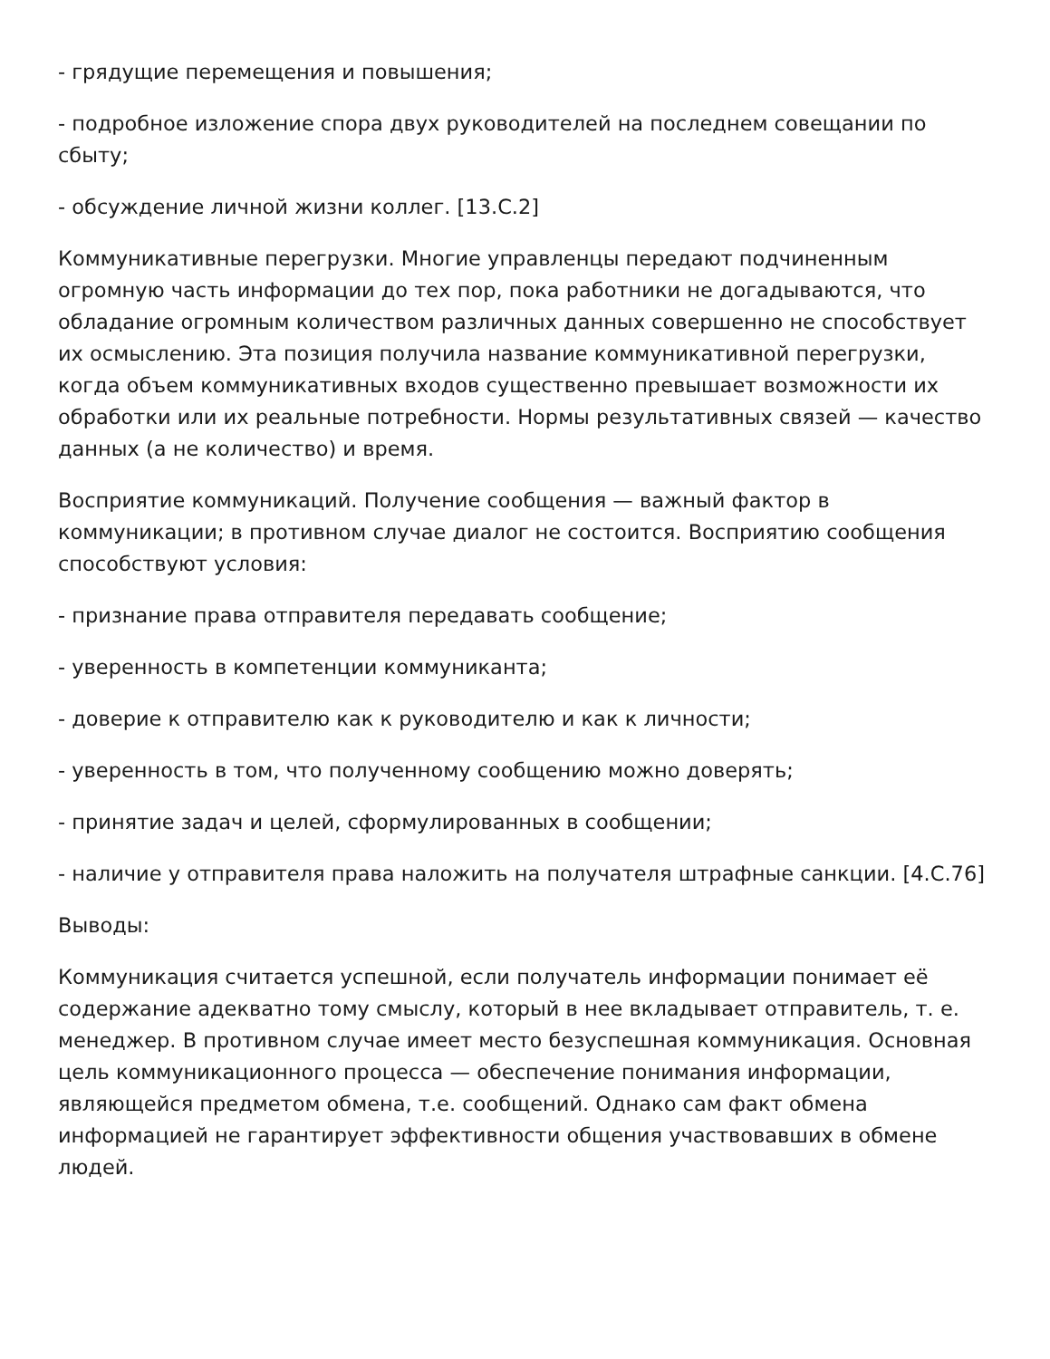- грядущие перемещения и повышения;
- подробное изложение спора двух руководителей на последнем совещании по сбыту;
- обсуждение личной жизни коллег. [13.С.2]
Коммуникативные перегрузки. Многие управленцы передают подчиненным огромную часть информации до тех пор, пока работники не догадываются, что обладание огромным количеством различных данных совершенно не способствует их осмыслению. Эта позиция получила название коммуникативной перегрузки, когда объем коммуникативных входов существенно превышает возможности их обработки или их реальные потребности. Нормы результативных связей — качество данных (а не количество) и время.
Восприятие коммуникаций. Получение сообщения — важный фактор в коммуникации; в противном случае диалог не состоится. Восприятию сообщения способствуют условия:
- признание права отправителя передавать сообщение;
- уверенность в компетенции коммуниканта;
- доверие к отправителю как к руководителю и как к личности;
- уверенность в том, что полученному сообщению можно доверять;
- принятие задач и целей, сформулированных в сообщении;
- наличие у отправителя права наложить на получателя штрафные санкции. [4.С.76]
Выводы:
Коммуникация считается успешной, если получатель информации понимает её содержание адекватно тому смыслу, который в нее вкладывает отправитель, т. е. менеджер. В противном случае имеет место безуспешная коммуникация. Основная цель коммуникационного процесса — обеспечение понимания информации, являющейся предметом обмена, т.е. сообщений. Однако сам факт обмена информацией не гарантирует эффективности общения участвовавших в обмене людей.